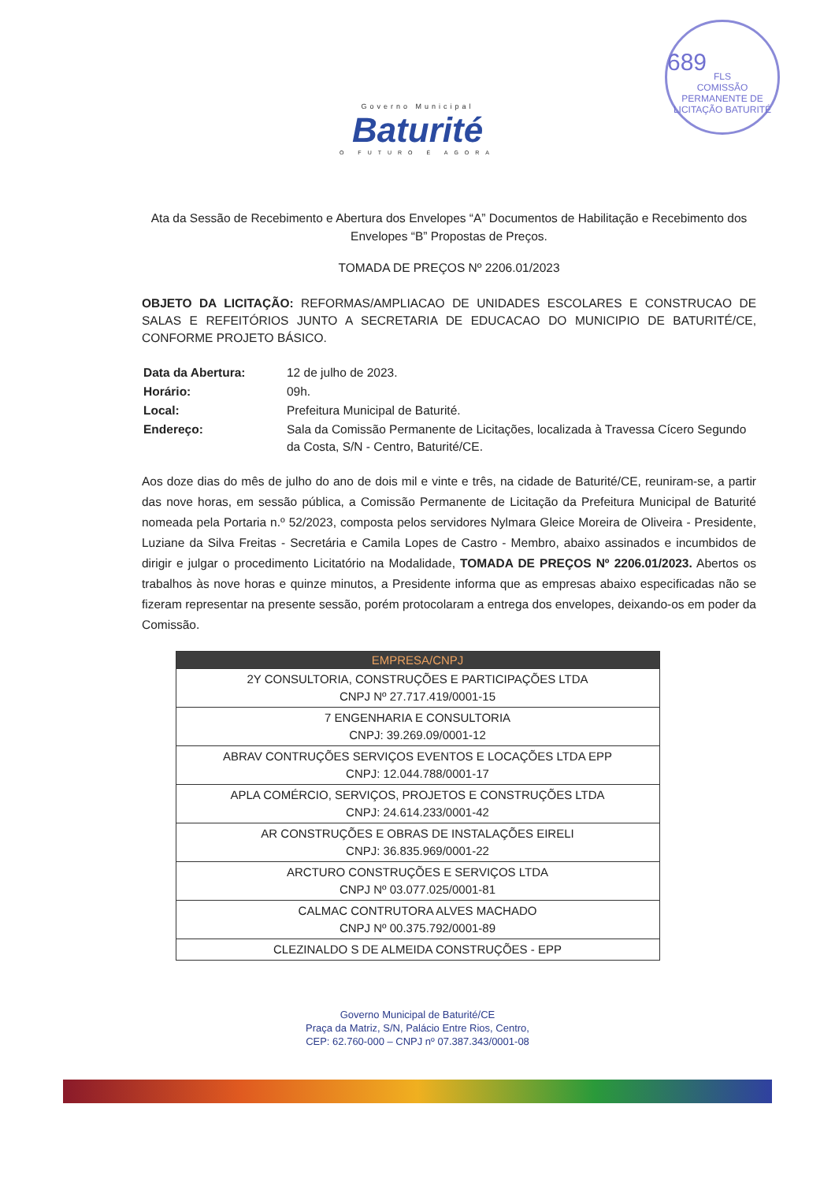689
FLS
COMISSÃO PERMANENTE DE LICITAÇÃO BATURITÉ
Governo Municipal
Baturité
O FUTURO É AGORA
Ata da Sessão de Recebimento e Abertura dos Envelopes “A” Documentos de Habilitação e Recebimento dos Envelopes “B” Propostas de Preços.
TOMADA DE PREÇOS Nº 2206.01/2023
OBJETO DA LICITAÇÃO: REFORMAS/AMPLIACAO DE UNIDADES ESCOLARES E CONSTRUCAO DE SALAS E REFEITÓRIOS JUNTO A SECRETARIA DE EDUCACAO DO MUNICIPIO DE BATURITÉ/CE, CONFORME PROJETO BÁSICO.
| Data da Abertura: | 12 de julho de 2023. |
| Horário: | 09h. |
| Local: | Prefeitura Municipal de Baturité. |
| Endereço: | Sala da Comissão Permanente de Licitações, localizada à Travessa Cícero Segundo da Costa, S/N - Centro, Baturité/CE. |
Aos doze dias do mês de julho do ano de dois mil e vinte e três, na cidade de Baturité/CE, reuniram-se, a partir das nove horas, em sessão pública, a Comissão Permanente de Licitação da Prefeitura Municipal de Baturité nomeada pela Portaria n.º 52/2023, composta pelos servidores Nylmara Gleice Moreira de Oliveira - Presidente, Luziane da Silva Freitas - Secretária e Camila Lopes de Castro - Membro, abaixo assinados e incumbidos de dirigir e julgar o procedimento Licitatório na Modalidade, TOMADA DE PREÇOS Nº 2206.01/2023. Abertos os trabalhos às nove horas e quinze minutos, a Presidente informa que as empresas abaixo especificadas não se fizeram representar na presente sessão, porém protocolaram a entrega dos envelopes, deixando-os em poder da Comissão.
| EMPRESA/CNPJ |
| --- |
| 2Y CONSULTORIA, CONSTRUÇÕES E PARTICIPAÇÕES LTDA CNPJ Nº 27.717.419/0001-15 |
| 7 ENGENHARIA E CONSULTORIA CNPJ: 39.269.09/0001-12 |
| ABRAV CONTRUÇÕES SERVIÇOS EVENTOS E LOCAÇÕES LTDA EPP CNPJ: 12.044.788/0001-17 |
| APLA COMÉRCIO, SERVIÇOS, PROJETOS E CONSTRUÇÕES LTDA CNPJ: 24.614.233/0001-42 |
| AR CONSTRUÇÕES E OBRAS DE INSTALAÇÕES EIRELI CNPJ: 36.835.969/0001-22 |
| ARCTURO CONSTRUÇÕES E SERVIÇOS LTDA CNPJ Nº 03.077.025/0001-81 |
| CALMAC CONTRUTORA ALVES MACHADO CNPJ Nº 00.375.792/0001-89 |
| CLEZINALDO S DE ALMEIDA CONSTRUÇÕES - EPP |
Governo Municipal de Baturité/CE
Praça da Matriz, S/N, Palácio Entre Rios, Centro,
CEP: 62.760-000 – CNPJ nº 07.387.343/0001-08